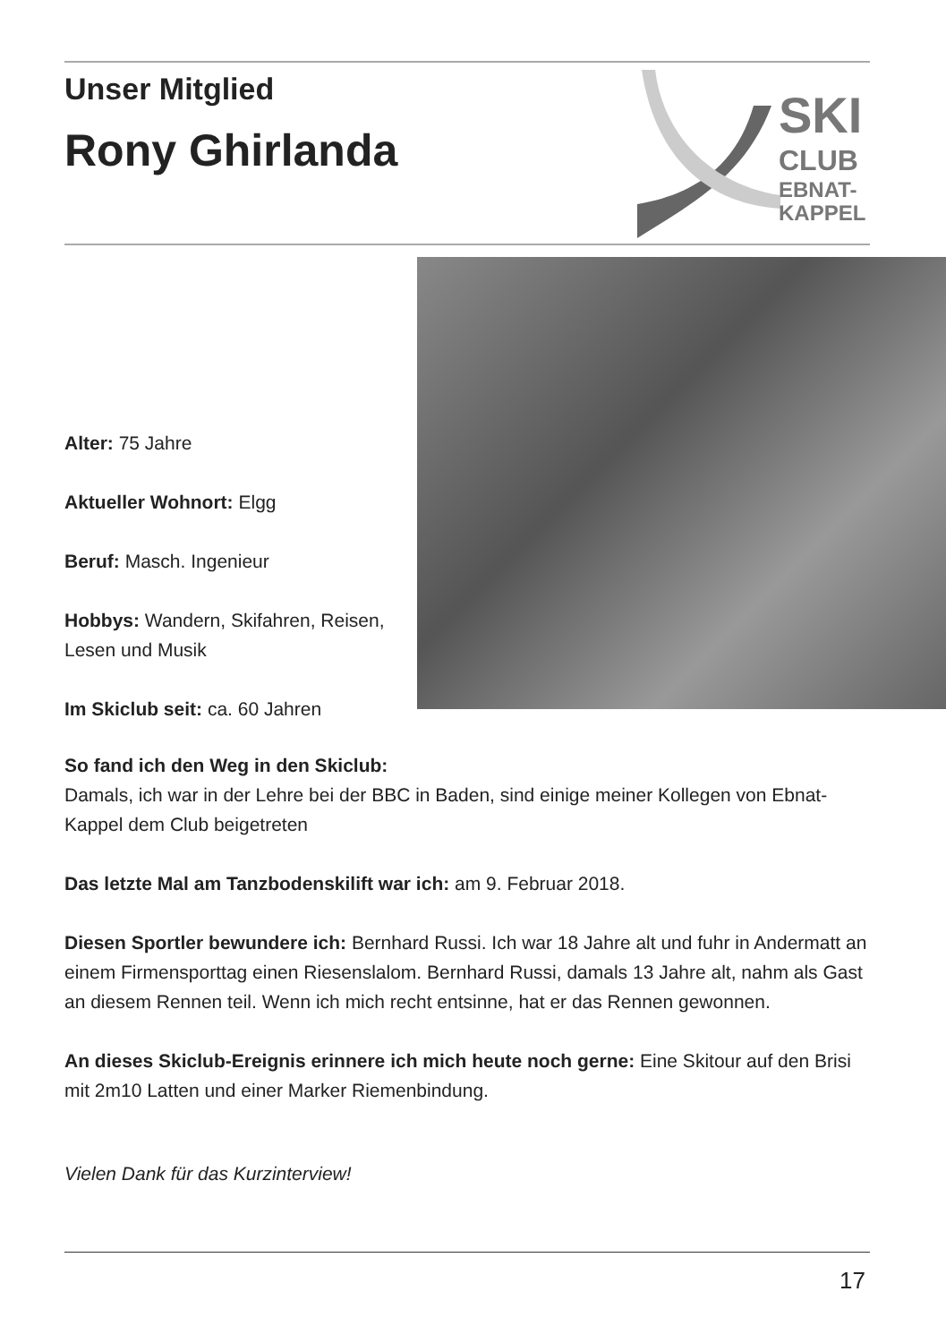Unser Mitglied
Rony Ghirlanda
SKI
CLUB
EBNAT-
KAPPEL
Alter: 75 Jahre
Aktueller Wohnort: Elgg
Beruf: Masch. Ingenieur
Hobbys: Wandern, Skifahren, Reisen, Lesen und Musik
Im Skiclub seit: ca. 60 Jahren
So fand ich den Weg in den Skiclub:
Damals, ich war in der Lehre bei der BBC in Baden, sind einige meiner Kollegen von Ebnat-Kappel dem Club beigetreten
Das letzte Mal am Tanzbodenskilift war ich: am 9. Februar 2018.
Diesen Sportler bewundere ich: Bernhard Russi. Ich war 18 Jahre alt und fuhr in Andermatt an einem Firmensporttag einen Riesenslalom. Bernhard Russi, damals 13 Jahre alt, nahm als Gast an diesem Rennen teil. Wenn ich mich recht entsinne, hat er das Rennen gewonnen.
An dieses Skiclub-Ereignis erinnere ich mich heute noch gerne: Eine Skitour auf den Brisi mit 2m10 Latten und einer Marker Riemenbindung.
Vielen Dank für das Kurzinterview!
17